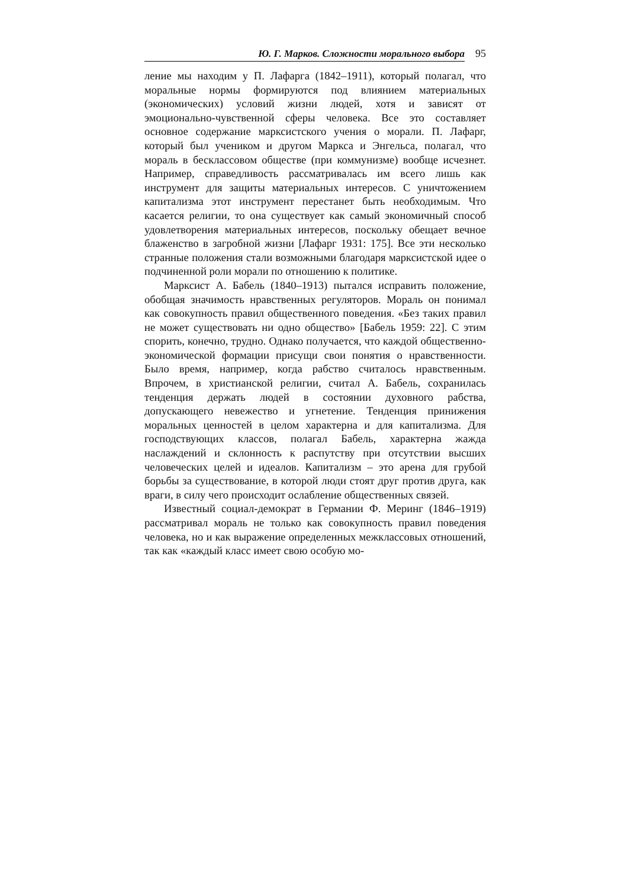Ю. Г. Марков. Сложности морального выбора 95
ление мы находим у П. Лафарга (1842–1911), который полагал, что моральные нормы формируются под влиянием материальных (экономических) условий жизни людей, хотя и зависят от эмоционально-чувственной сферы человека. Все это составляет основное содержание марксистского учения о морали. П. Лафарг, который был учеником и другом Маркса и Энгельса, полагал, что мораль в бесклассовом обществе (при коммунизме) вообще исчезнет. Например, справедливость рассматривалась им всего лишь как инструмент для защиты материальных интересов. С уничтожением капитализма этот инструмент перестанет быть необходимым. Что касается религии, то она существует как самый экономичный способ удовлетворения материальных интересов, поскольку обещает вечное блаженство в загробной жизни [Лафарг 1931: 175]. Все эти несколько странные положения стали возможными благодаря марксистской идее о подчиненной роли морали по отношению к политике.
Марксист А. Бабель (1840–1913) пытался исправить положение, обобщая значимость нравственных регуляторов. Мораль он понимал как совокупность правил общественного поведения. «Без таких правил не может существовать ни одно общество» [Бабель 1959: 22]. С этим спорить, конечно, трудно. Однако получается, что каждой общественно-экономической формации присущи свои понятия о нравственности. Было время, например, когда рабство считалось нравственным. Впрочем, в христианской религии, считал А. Бабель, сохранилась тенденция держать людей в состоянии духовного рабства, допускающего невежество и угнетение. Тенденция принижения моральных ценностей в целом характерна и для капитализма. Для господствующих классов, полагал Бабель, характерна жажда наслаждений и склонность к распутству при отсутствии высших человеческих целей и идеалов. Капитализм – это арена для грубой борьбы за существование, в которой люди стоят друг против друга, как враги, в силу чего происходит ослабление общественных связей.
Известный социал-демократ в Германии Ф. Меринг (1846–1919) рассматривал мораль не только как совокупность правил поведения человека, но и как выражение определенных межклассовых отношений, так как «каждый класс имеет свою особую мо-